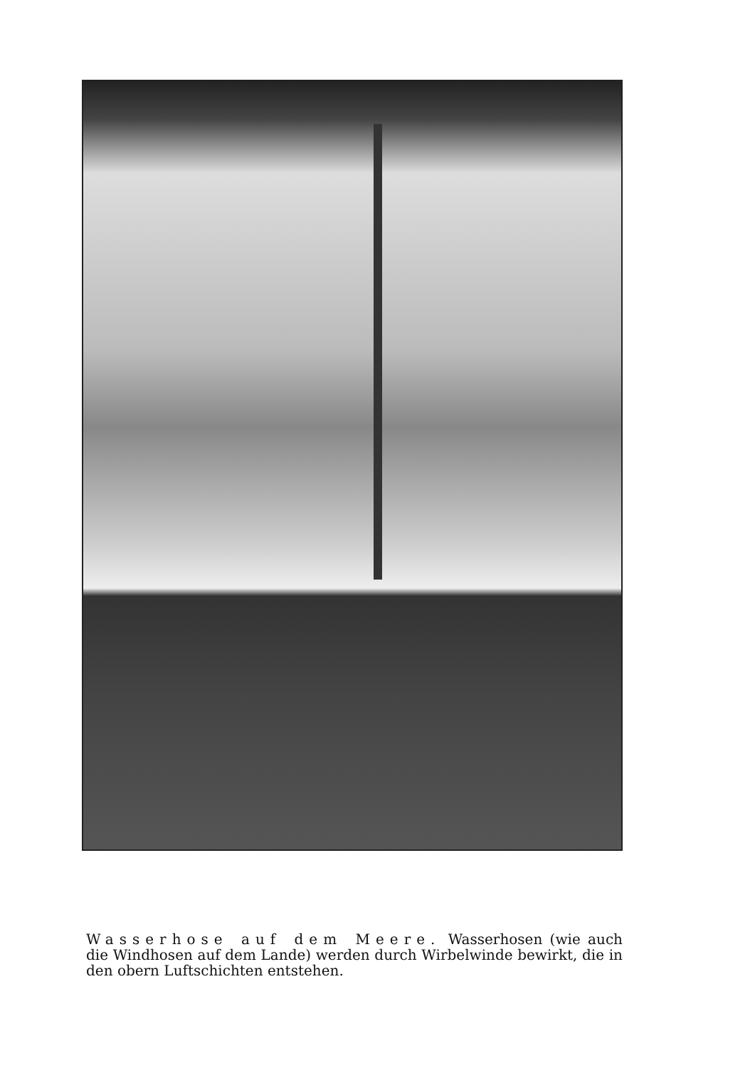Wasserhose auf dem Meere. Wasserhosen (wie auch die Windhosen auf dem Lande) werden durch Wirbelwinde bewirkt, die in den obern Luftschichten entstehen.